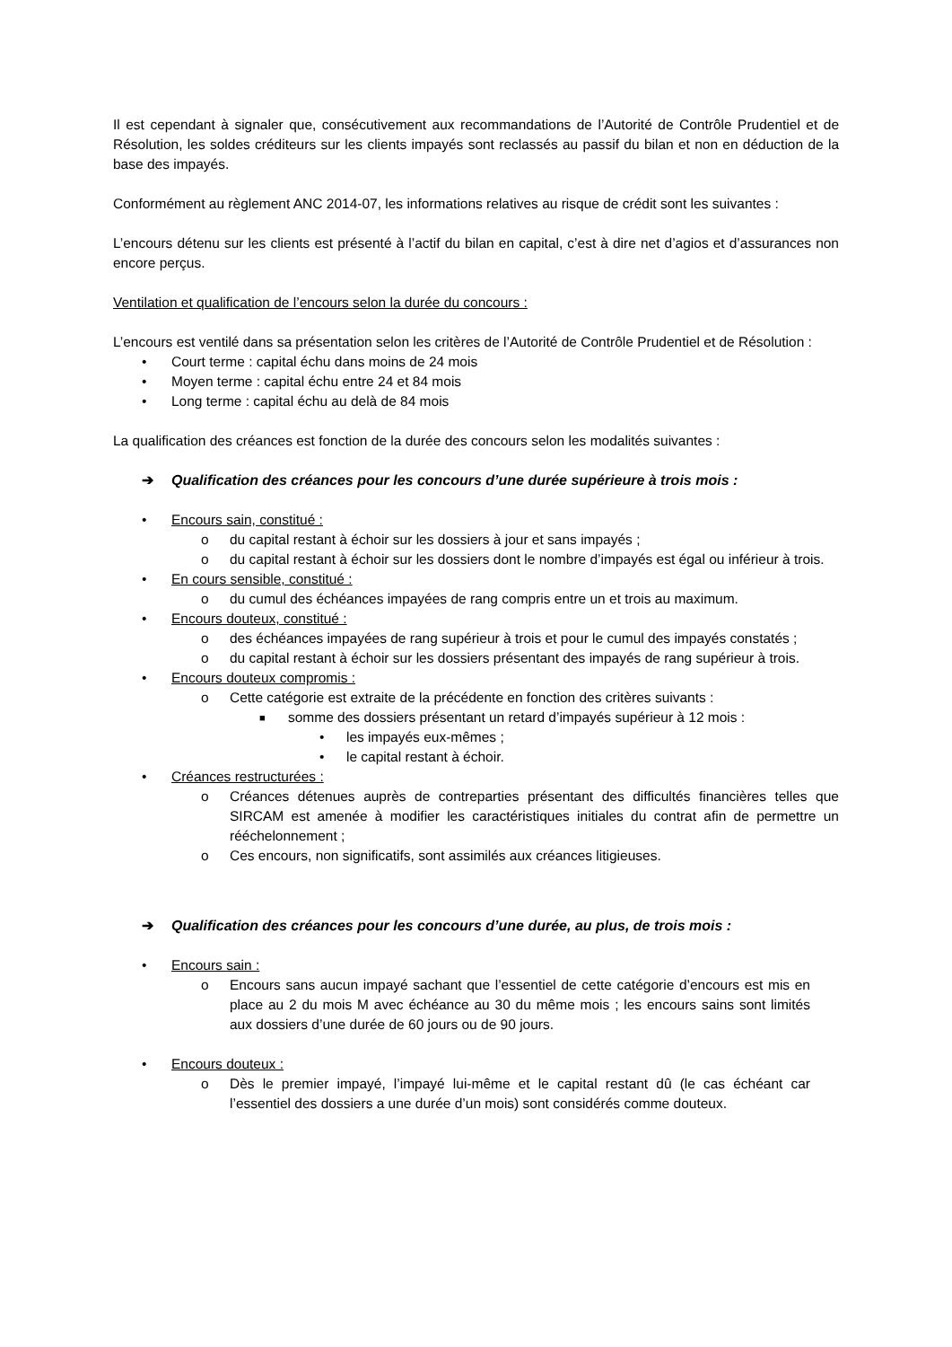Il est cependant à signaler que, consécutivement aux recommandations de l’Autorité de Contrôle Prudentiel et de Résolution, les soldes créditeurs sur les clients impayés sont reclassés au passif du bilan et non en déduction de la base des impayés.
Conformément au règlement ANC 2014-07, les informations relatives au risque de crédit sont les suivantes :
L’encours détenu sur les clients est présenté à l’actif du bilan en capital, c’est à dire net d’agios et d’assurances non encore perçus.
Ventilation et qualification de l’encours selon la durée du concours :
L’encours est ventilé dans sa présentation selon les critères de l’Autorité de Contrôle Prudentiel et de Résolution :
• Court terme : capital échu dans moins de 24 mois
• Moyen terme : capital échu entre 24 et 84 mois
• Long terme : capital échu au delà de 84 mois
La qualification des créances est fonction de la durée des concours selon les modalités suivantes :
➔ Qualification des créances pour les concours d’une durée supérieure à trois mois :
• Encours sain, constitué :
o du capital restant à échoir sur les dossiers à jour et sans impayés ;
o du capital restant à échoir sur les dossiers dont le nombre d’impayés est égal ou inférieur à trois.
• En cours sensible, constitué :
o du cumul des échéances impayées de rang compris entre un et trois au maximum.
• Encours douteux, constitué :
o des échéances impayées de rang supérieur à trois et pour le cumul des impayés constatés ;
o du capital restant à échoir sur les dossiers présentant des impayés de rang supérieur à trois.
• Encours douteux compromis :
o Cette catégorie est extraite de la précédente en fonction des critères suivants :
■ somme des dossiers présentant un retard d’impayés supérieur à 12 mois :
• les impayés eux-mêmes ;
• le capital restant à échoir.
• Créances restructurées :
o Créances détenues auprès de contreparties présentant des difficultés financières telles que SIRCAM est amenée à modifier les caractéristiques initiales du contrat afin de permettre un rééchelonnement ;
o Ces encours, non significatifs, sont assimilés aux créances litigieuses.
➔ Qualification des créances pour les concours d’une durée, au plus, de trois mois :
• Encours sain :
o Encours sans aucun impayé sachant que l’essentiel de cette catégorie d’encours est mis en place au 2 du mois M avec échéance au 30 du même mois ; les encours sains sont limités aux dossiers d’une durée de 60 jours ou de 90 jours.
• Encours douteux :
o Dès le premier impayé, l’impayé lui-même et le capital restant dû (le cas échéant car l’essentiel des dossiers a une durée d’un mois) sont considérés comme douteux.